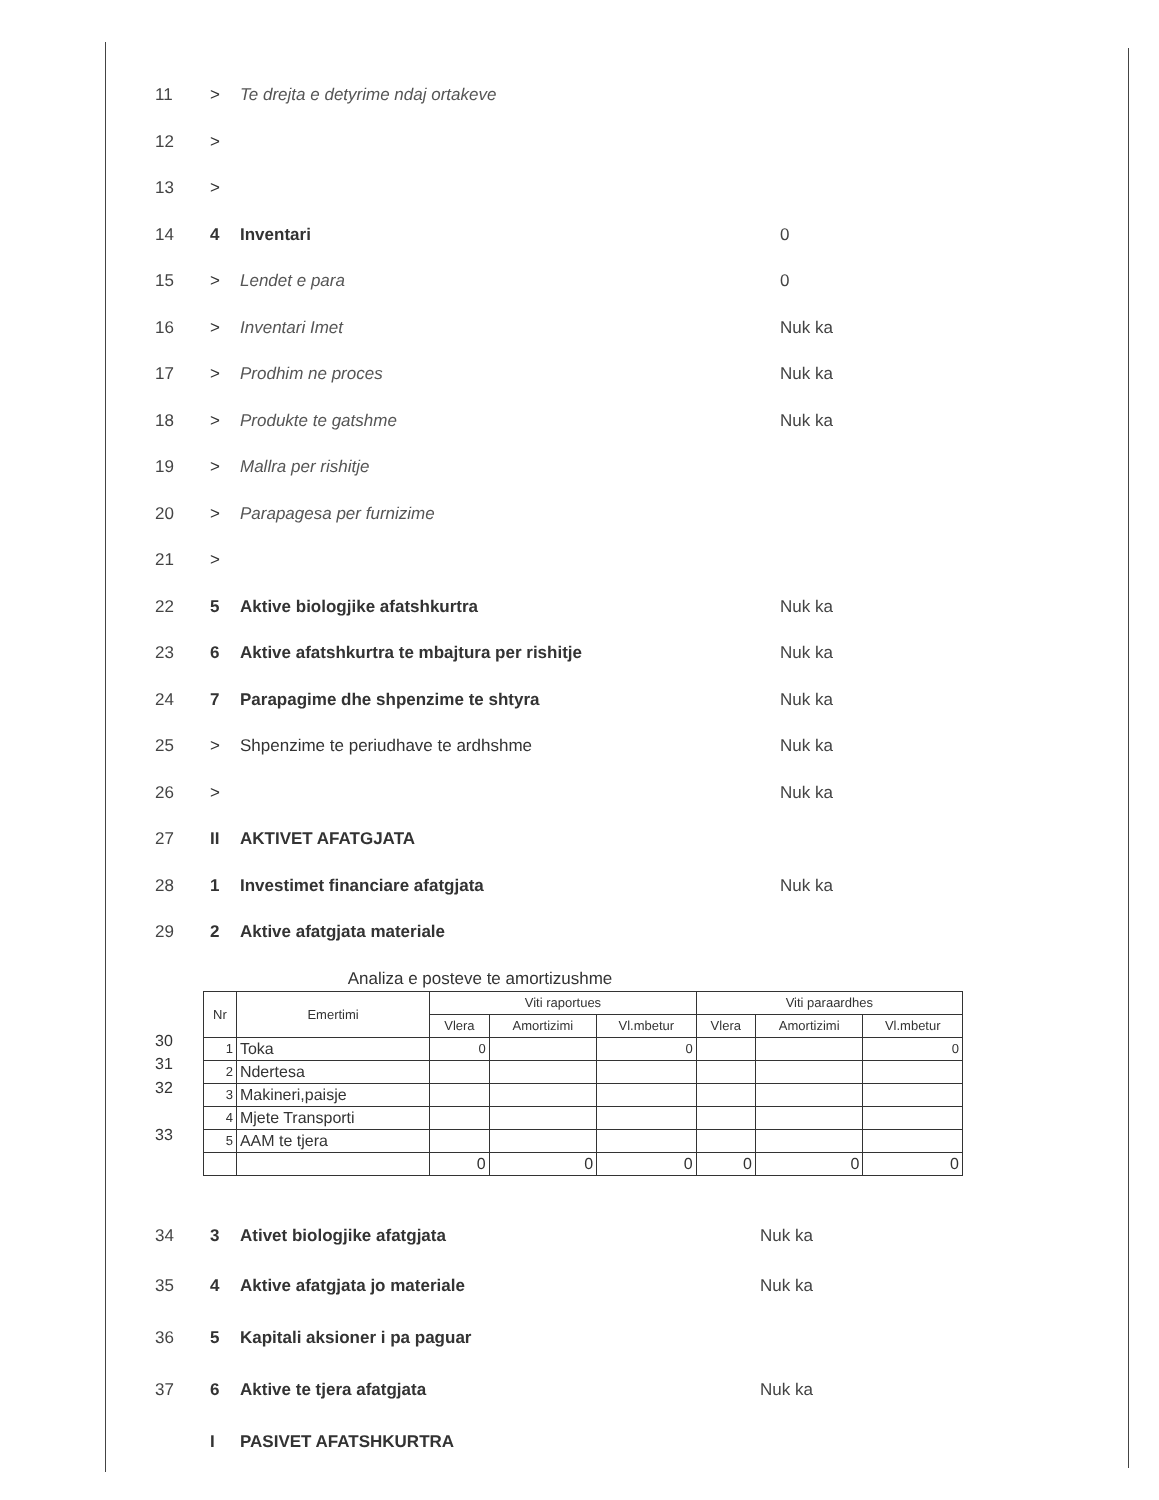11 > Te drejta e detyrime ndaj ortakeve
12 >
13 >
14 4 Inventari 0
15 > Lendet e para 0
16 > Inventari Imet Nuk ka
17 > Prodhim ne proces Nuk ka
18 > Produkte te gatshme Nuk ka
19 > Mallra per rishitje
20 > Parapagesa per furnizime
21 >
22 5 Aktive biologjike afatshkurtra Nuk ka
23 6 Aktive afatshkurtra te mbajtura per rishitje Nuk ka
24 7 Parapagime dhe shpenzime te shtyra Nuk ka
25 > Shpenzime te periudhave te ardhshme Nuk ka
26 > Nuk ka
27 II AKTIVET AFATGJATA
28 1 Investimet financiare afatgjata Nuk ka
29 2 Aktive afatgjata materiale
Analiza e posteve te amortizushme
30
31
32
33
| Nr | Emertimi | Viti raportues | | | Viti paraardhes | | |
| --- | --- | --- | --- | --- | --- | --- | --- |
| | | Vlera | Amortizimi | Vl.mbetur | Vlera | Amortizimi | Vl.mbetur |
| 1 | Toka | 0 | | 0 | | | 0 |
| 2 | Ndertesa | | | | | | |
| 3 | Makineri,paisje | | | | | | |
| 4 | Mjete Transporti | | | | | | |
| 5 | AAM te tjera | | | | | | |
| | | 0 | 0 | 0 | 0 | 0 | 0 |
34 3 Ativet biologjike afatgjata Nuk ka
35 4 Aktive afatgjata jo materiale Nuk ka
36 5 Kapitali aksioner i pa paguar
37 6 Aktive te tjera afatgjata Nuk ka
I PASIVET AFATSHKURTRA